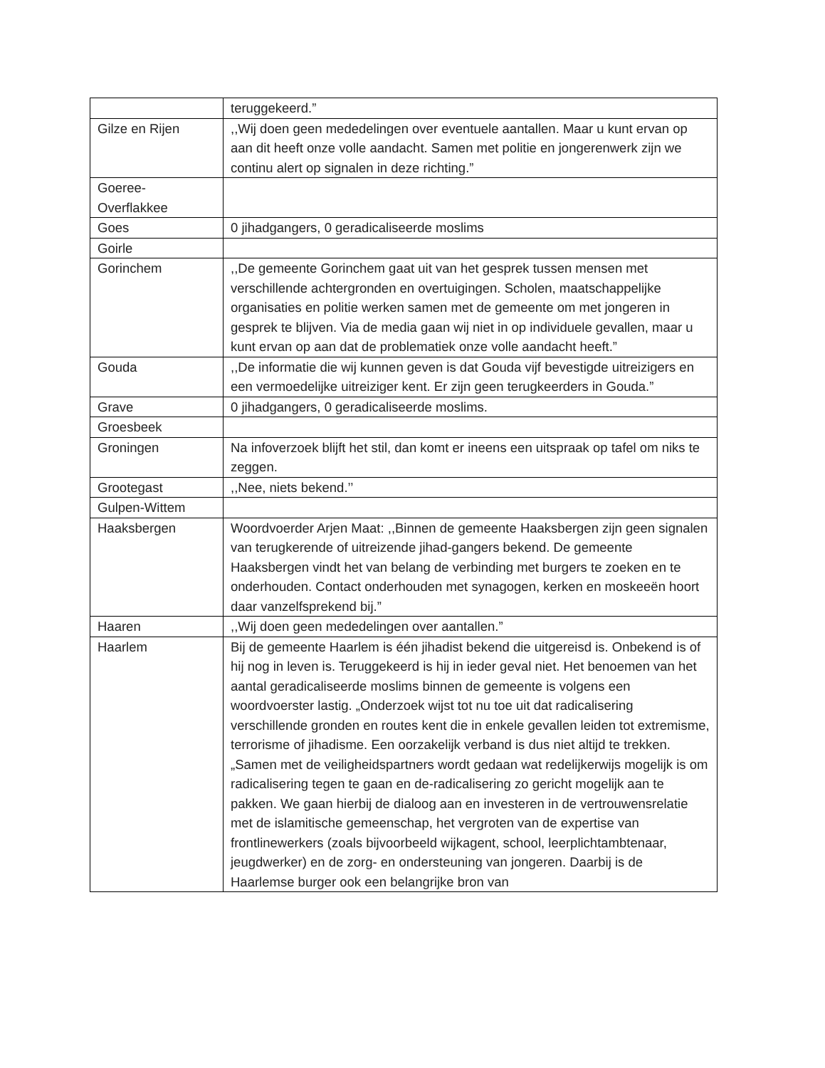| | teruggekeerd.” |
| Gilze en Rijen | ,,Wij doen geen mededelingen over eventuele aantallen. Maar u kunt ervan op aan dit heeft onze volle aandacht. Samen met politie en jongerenwerk zijn we continu alert op signalen in deze richting.” |
| Goeree-Overflakkee | |
| Goes | 0 jihadgangers, 0 geradicaliseerde moslims |
| Goirle | |
| Gorinchem | ,,De gemeente Gorinchem gaat uit van het gesprek tussen mensen met verschillende achtergronden en overtuigingen. Scholen, maatschappelijke organisaties en politie werken samen met de gemeente om met jongeren in gesprek te blijven. Via de media gaan wij niet in op individuele gevallen, maar u kunt ervan op aan dat de problematiek onze volle aandacht heeft.” |
| Gouda | ,,De informatie die wij kunnen geven is dat Gouda vijf bevestigde uitreizigers en een vermoedelijke uitreiziger kent. Er zijn geen terugkeerders in Gouda.” |
| Grave | 0 jihadgangers, 0 geradicaliseerde moslims. |
| Groesbeek | |
| Groningen | Na infoverzoek blijft het stil, dan komt er ineens een uitspraak op tafel om niks te zeggen. |
| Grootegast | ,,Nee, niets bekend.’’ |
| Gulpen-Wittem | |
| Haaksbergen | Woordvoerder Arjen Maat: ,,Binnen de gemeente Haaksbergen zijn geen signalen van terugkerende of uitreizende jihad-gangers bekend. De gemeente Haaksbergen vindt het van belang de verbinding met burgers te zoeken en te onderhouden. Contact onderhouden met synagogen, kerken en moskeeën hoort daar vanzelfsprekend bij.” |
| Haaren | ,,Wij doen geen mededelingen over aantallen.” |
| Haarlem | Bij de gemeente Haarlem is één jihadist bekend die uitgereisd is. Onbekend is of hij nog in leven is. Teruggekeerd is hij in ieder geval niet. Het benoemen van het aantal geradicaliseerde moslims binnen de gemeente is volgens een woordvoerster lastig. „Onderzoek wijst tot nu toe uit dat radicalisering verschillende gronden en routes kent die in enkele gevallen leiden tot extremisme, terrorisme of jihadisme. Een oorzakelijk verband is dus niet altijd te trekken. „Samen met de veiligheidspartners wordt gedaan wat redelijkerwijs mogelijk is om radicalisering tegen te gaan en de-radicalisering zo gericht mogelijk aan te pakken. We gaan hierbij de dialoog aan en investeren in de vertrouwensrelatie met de islamitische gemeenschap, het vergroten van de expertise van frontlinewerkers (zoals bijvoorbeeld wijkagent, school, leerplichtambtenaar, jeugdwerker) en de zorg- en ondersteuning van jongeren. Daarbij is de Haarlemse burger ook een belangrijke bron van |